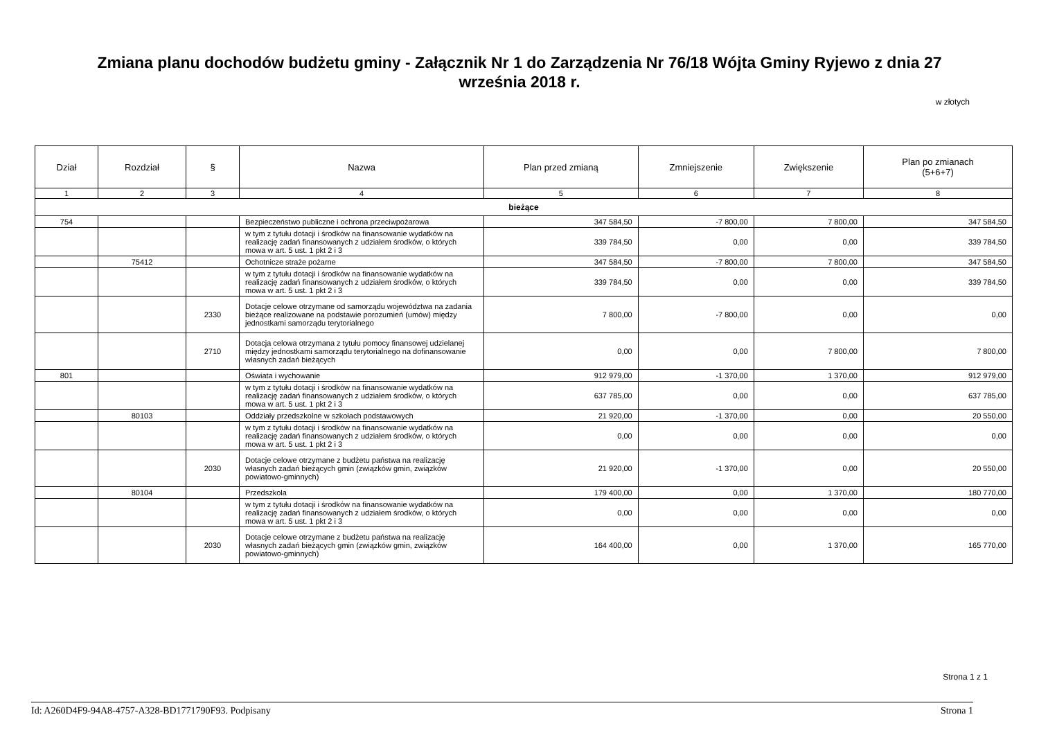Zmiana planu dochodów budżetu gminy - Załącznik Nr 1 do Zarządzenia Nr 76/18 Wójta Gminy Ryjewo z dnia 27
września 2018 r.
w złotych
| Dział | Rozdział | § | Nazwa | Plan przed zmianą | Zmniejszenie | Zwiększenie | Plan po zmianach (5+6+7) |
| --- | --- | --- | --- | --- | --- | --- | --- |
| 1 | 2 | 3 | 4 | 5 | 6 | 7 | 8 |
| bieżące | | | | | | | |
| 754 | | | Bezpieczeństwo publiczne i ochrona przeciwpożarowa | 347 584,50 | -7 800,00 | 7 800,00 | 347 584,50 |
| | | | w tym z tytułu dotacji i środków na finansowanie wydatków na realizację zadań finansowanych z udziałem środków, o których mowa w art. 5 ust. 1 pkt 2 i 3 | 339 784,50 | 0,00 | 0,00 | 339 784,50 |
| | 75412 | | Ochotnicze straże pożarne | 347 584,50 | -7 800,00 | 7 800,00 | 347 584,50 |
| | | | w tym z tytułu dotacji i środków na finansowanie wydatków na realizację zadań finansowanych z udziałem środków, o których mowa w art. 5 ust. 1 pkt 2 i 3 | 339 784,50 | 0,00 | 0,00 | 339 784,50 |
| | | 2330 | Dotacje celowe otrzymane od samorządu województwa na zadania bieżące realizowane na podstawie porozumień (umów) między jednostkami samorządu terytorialnego | 7 800,00 | -7 800,00 | 0,00 | 0,00 |
| | | 2710 | Dotacja celowa otrzymana z tytułu pomocy finansowej udzielanej między jednostkami samorządu terytorialnego na dofinansowanie własnych zadań bieżących | 0,00 | 0,00 | 7 800,00 | 7 800,00 |
| 801 | | | Oświata i wychowanie | 912 979,00 | -1 370,00 | 1 370,00 | 912 979,00 |
| | | | w tym z tytułu dotacji i środków na finansowanie wydatków na realizację zadań finansowanych z udziałem środków, o których mowa w art. 5 ust. 1 pkt 2 i 3 | 637 785,00 | 0,00 | 0,00 | 637 785,00 |
| | 80103 | | Oddziały przedszkolne w szkołach podstawowych | 21 920,00 | -1 370,00 | 0,00 | 20 550,00 |
| | | | w tym z tytułu dotacji i środków na finansowanie wydatków na realizację zadań finansowanych z udziałem środków, o których mowa w art. 5 ust. 1 pkt 2 i 3 | 0,00 | 0,00 | 0,00 | 0,00 |
| | | 2030 | Dotacje celowe otrzymane z budżetu państwa na realizację własnych zadań bieżących gmin (związków gmin, związków powiatowo-gminnych) | 21 920,00 | -1 370,00 | 0,00 | 20 550,00 |
| | 80104 | | Przedszkola | 179 400,00 | 0,00 | 1 370,00 | 180 770,00 |
| | | | w tym z tytułu dotacji i środków na finansowanie wydatków na realizację zadań finansowanych z udziałem środków, o których mowa w art. 5 ust. 1 pkt 2 i 3 | 0,00 | 0,00 | 0,00 | 0,00 |
| | | 2030 | Dotacje celowe otrzymane z budżetu państwa na realizację własnych zadań bieżących gmin (związków gmin, związków powiatowo-gminnych) | 164 400,00 | 0,00 | 1 370,00 | 165 770,00 |
Strona 1 z 1
Id: A260D4F9-94A8-4757-A328-BD1771790F93. Podpisany Strona 1